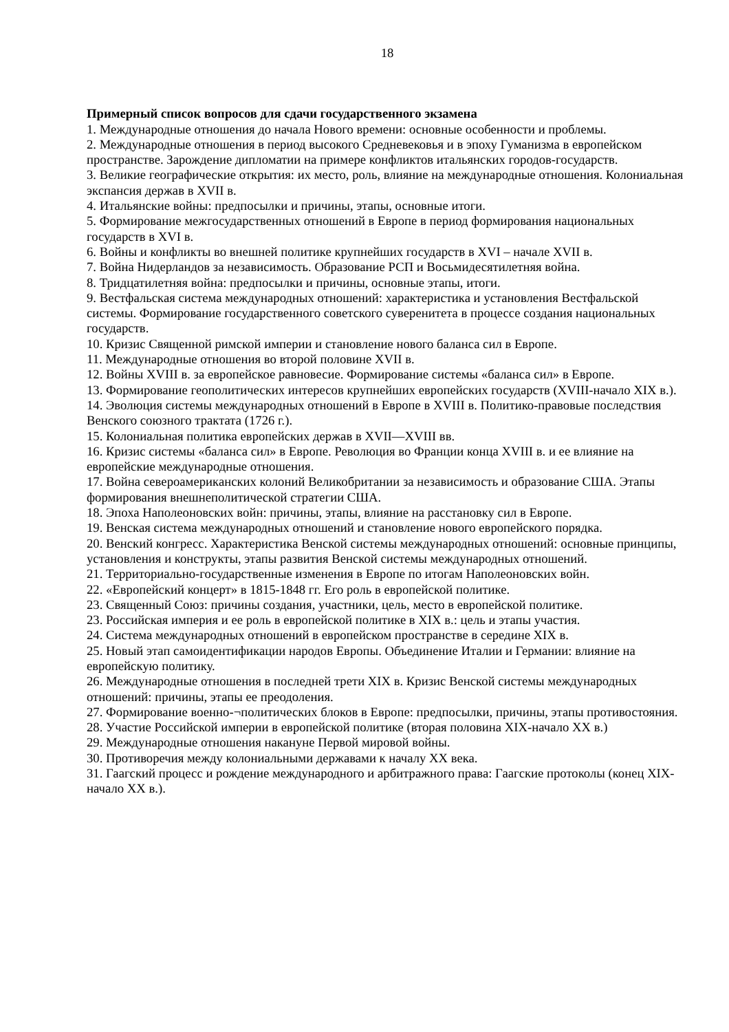18
Примерный список вопросов для сдачи государственного экзамена
1. Международные отношения до начала Нового времени: основные особенности и проблемы.
2. Международные отношения в период высокого Средневековья и в эпоху Гуманизма в европейском пространстве. Зарождение дипломатии на примере конфликтов итальянских городов-государств.
3. Великие географические открытия: их место, роль, влияние на международные отношения. Колониальная экспансия держав в XVII в.
4. Итальянские войны: предпосылки и причины, этапы, основные итоги.
5. Формирование межгосударственных отношений в Европе в период формирования национальных государств в XVI в.
6. Войны и конфликты во внешней политике крупнейших государств в XVI – начале XVII в.
7. Война Нидерландов за независимость. Образование РСП и Восьмидесятилетняя война.
8. Тридцатилетняя война: предпосылки и причины, основные этапы, итоги.
9. Вестфальская система международных отношений: характеристика и установления Вестфальской системы. Формирование государственного советского суверенитета в процессе создания национальных государств.
10. Кризис Священной римской империи и становление нового баланса сил в Европе.
11. Международные отношения во второй половине XVII в.
12. Войны XVIII в. за европейское равновесие. Формирование системы «баланса сил» в Европе.
13. Формирование геополитических интересов крупнейших европейских государств (XVIII-начало XIX в.).
14. Эволюция системы международных отношений в Европе в XVIII в. Политико-правовые последствия Венского союзного трактата (1726 г.).
15. Колониальная политика европейских держав в XVII—XVIII вв.
16. Кризис системы «баланса сил» в Европе. Революция во Франции конца XVIII в. и ее влияние на европейские международные отношения.
17. Война североамериканских колоний Великобритании за независимость и образование США. Этапы формирования внешнеполитической стратегии США.
18. Эпоха Наполеоновских войн: причины, этапы, влияние на расстановку сил в Европе.
19. Венская система международных отношений и становление нового европейского порядка.
20. Венский конгресс. Характеристика Венской системы международных отношений: основные принципы, установления и конструкты, этапы развития Венской системы международных отношений.
21. Территориально-государственные изменения в Европе по итогам Наполеоновских войн.
22. «Европейский концерт» в 1815-1848 гг. Его роль в европейской политике.
23. Священный Союз: причины создания, участники, цель, место в европейской политике.
23. Российская империя и ее роль в европейской политике в XIX в.: цель и этапы участия.
24. Система международных отношений в европейском пространстве в середине XIX в.
25. Новый этап самоидентификации народов Европы. Объединение Италии и Германии: влияние на европейскую политику.
26. Международные отношения в последней трети XIX в. Кризис Венской системы международных отношений: причины, этапы ее преодоления.
27. Формирование военно-¬политических блоков в Европе: предпосылки, причины, этапы противостояния.
28. Участие Российской империи в европейской политике (вторая половина XIX-начало XX в.)
29. Международные отношения накануне Первой мировой войны.
30. Противоречия между колониальными державами к началу XX века.
31. Гаагский процесс и рождение международного и арбитражного права: Гаагские протоколы (конец XIX-начало XX в.).